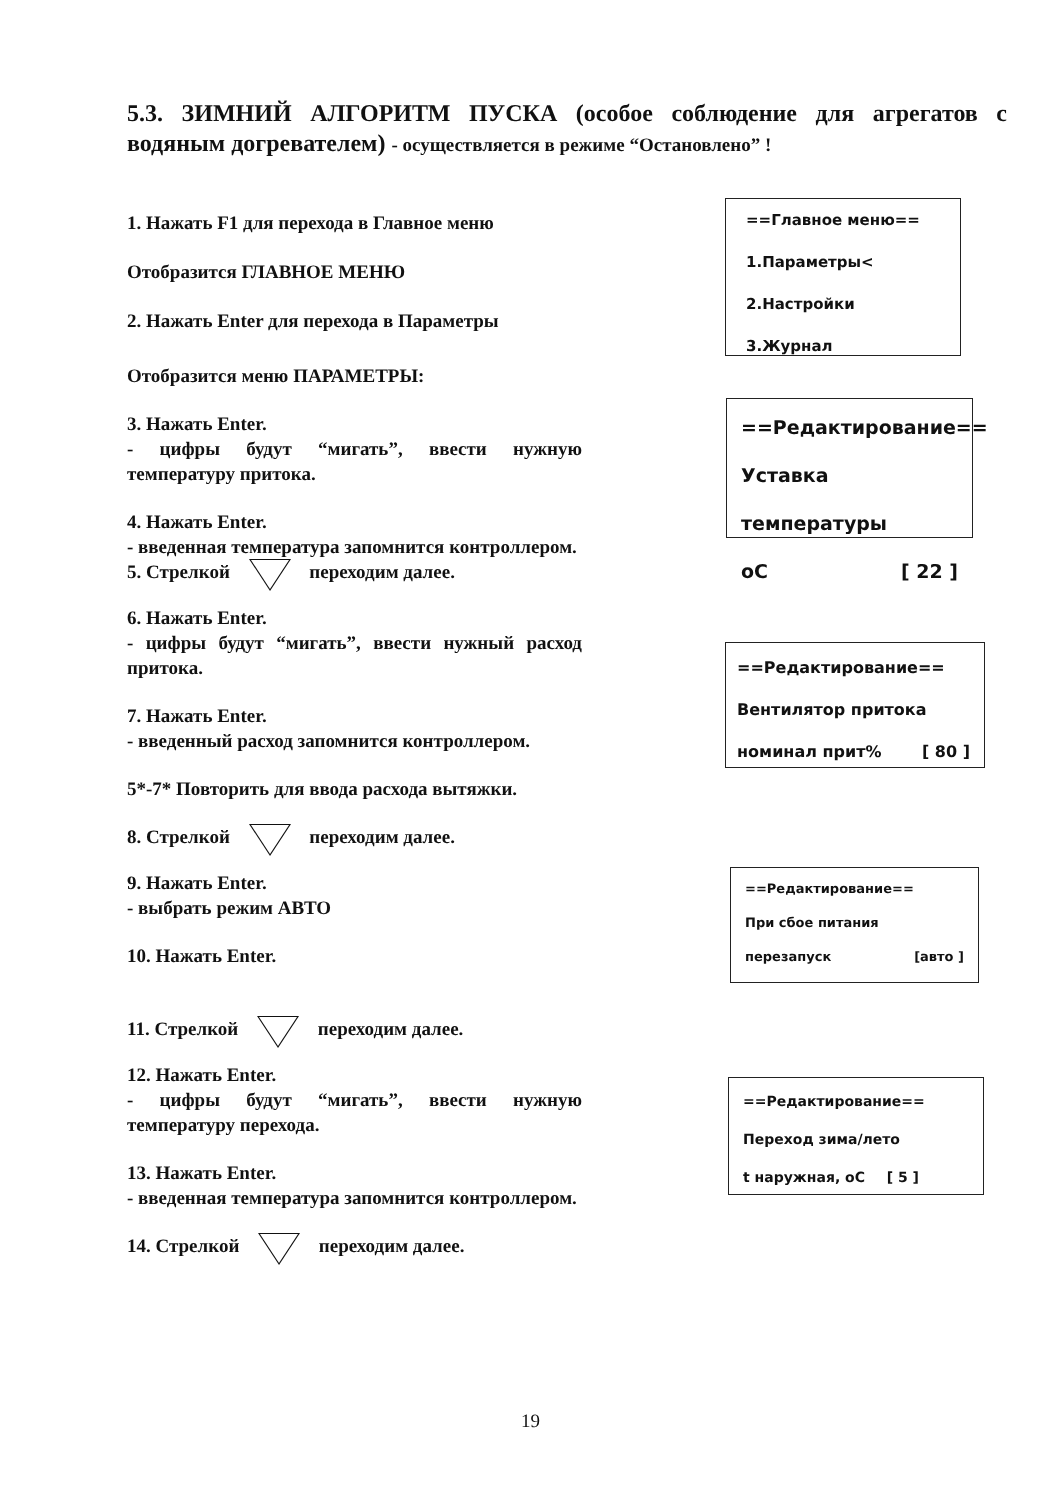5.3. ЗИМНИЙ АЛГОРИТМ ПУСКА (особое соблюдение для агрегатов с водяным догревателем) - осуществляется в режиме “Остановлено” !
1. Нажать F1 для перехода в Главное меню
Отобразится ГЛАВНОЕ МЕНЮ
2. Нажать Enter для перехода в Параметры
Отобразится меню ПАРАМЕТРЫ:
3. Нажать Enter.
- цифры будут “мигать”, ввести нужную температуру притока.
4. Нажать Enter.
- введенная температура запомнится контроллером.
5. Стрелкой переходим далее.
6. Нажать Enter.
- цифры будут “мигать”, ввести нужный расход притока.
7. Нажать Enter.
- введенный расход запомнится контроллером.
5*-7* Повторить для ввода расхода вытяжки.
8. Стрелкой переходим далее.
9. Нажать Enter.
- выбрать режим АВТО
10. Нажать Enter.
11. Стрелкой переходим далее.
12. Нажать Enter.
- цифры будут “мигать”, ввести нужную температуру перехода.
13. Нажать Enter.
- введенная температура запомнится контроллером.
14. Стрелкой переходим далее.
==Главное меню==
1.Параметры<
2.Настройки
3.Журнал
==Редактирование==
Уставка температуры
оС [ 22 ]
==Редактирование==
Вентилятор притока
номинал прит% [ 80 ]
==Редактирование==
При сбое питания
перезапуск [авто ]
==Редактирование==
Переход зима/лето
t наружная, оС [ 5 ]
19